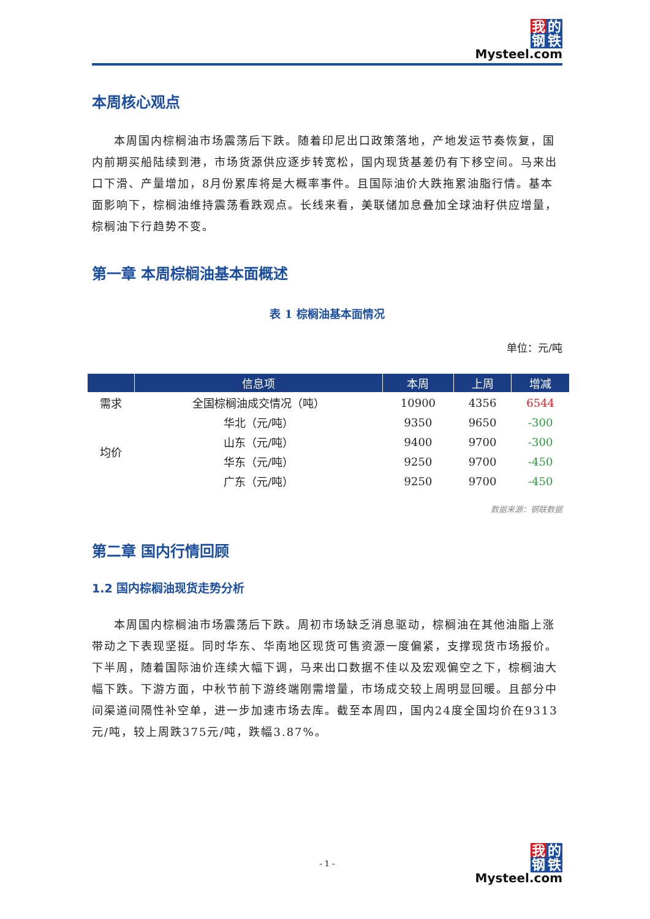我的
钢铁
Mysteel.com
本周核心观点
本周国内棕榈油市场震荡后下跌。随着印尼出口政策落地，产地发运节奏恢复，国内前期买船陆续到港，市场货源供应逐步转宽松，国内现货基差仍有下移空间。马来出口下滑、产量增加，8月份累库将是大概率事件。且国际油价大跌拖累油脂行情。基本面影响下，棕榈油维持震荡看跌观点。长线来看，美联储加息叠加全球油籽供应增量，棕榈油下行趋势不变。
第一章 本周棕榈油基本面概述
表 1 棕榈油基本面情况
单位：元/吨
| | 信息项 | 本周 | 上周 | 增减 |
| --- | --- | --- | --- | --- |
| 需求 | 全国棕榈油成交情况（吨） | 10900 | 4356 | 6544 |
| 均价 | 华北（元/吨） | 9350 | 9650 | -300 |
| | 山东（元/吨） | 9400 | 9700 | -300 |
| | 华东（元/吨） | 9250 | 9700 | -450 |
| | 广东（元/吨） | 9250 | 9700 | -450 |
数据来源：钢联数据
第二章 国内行情回顾
1.2 国内棕榈油现货走势分析
本周国内棕榈油市场震荡后下跌。周初市场缺乏消息驱动，棕榈油在其他油脂上涨带动之下表现坚挺。同时华东、华南地区现货可售资源一度偏紧，支撑现货市场报价。下半周，随着国际油价连续大幅下调，马来出口数据不佳以及宏观偏空之下，棕榈油大幅下跌。下游方面，中秋节前下游终端刚需增量，市场成交较上周明显回暖。且部分中间渠道间隔性补空单，进一步加速市场去库。截至本周四，国内24度全国均价在9313元/吨，较上周跌375元/吨，跌幅3.87%。
- 1 -
我的
钢铁
Mysteel.com